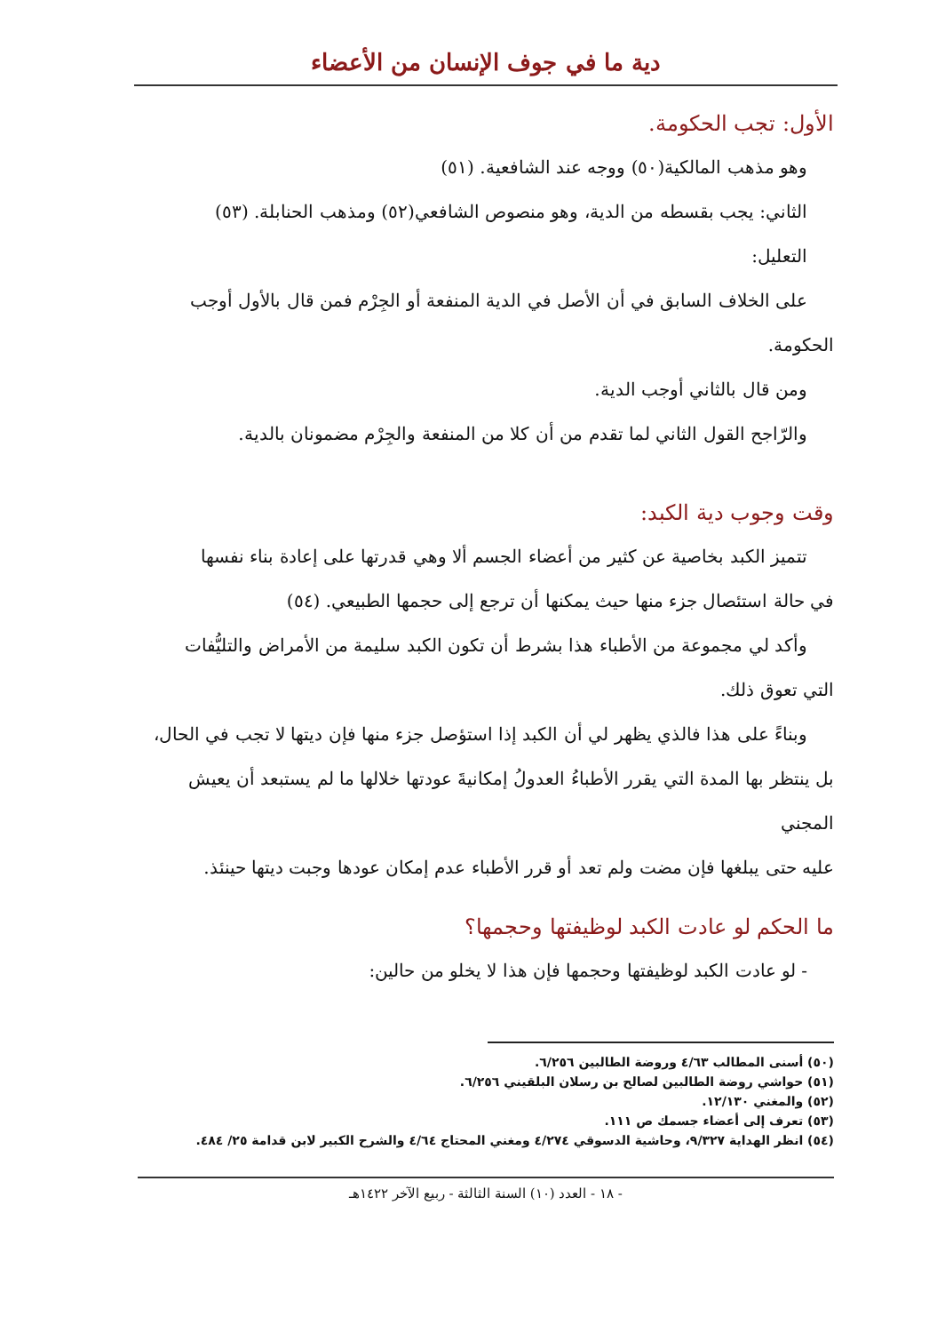دية ما في جوف الإنسان من الأعضاء
الأول: تجب الحكومة.
وهو مذهب المالكية(٥٠) ووجه عند الشافعية. (٥١)
الثاني: يجب بقسطه من الدية، وهو منصوص الشافعي(٥٢) ومذهب الحنابلة. (٥٣)
التعليل:
على الخلاف السابق في أن الأصل في الدية المنفعة أو الجِرْم فمن قال بالأول أوجب
الحكومة.
ومن قال بالثاني أوجب الدية.
والرّاجح القول الثاني لما تقدم من أن كلا من المنفعة والجِرْم مضمونان بالدية.
وقت وجوب دية الكبد:
تتميز الكبد بخاصية عن كثير من أعضاء الجسم ألا وهي قدرتها على إعادة بناء نفسها
في حالة استئصال جزء منها حيث يمكنها أن ترجع إلى حجمها الطبيعي. (٥٤)
وأكد لي مجموعة من الأطباء هذا بشرط أن تكون الكبد سليمة من الأمراض والتليُّفات
التي تعوق ذلك.
وبناءً على هذا فالذي يظهر لي أن الكبد إذا استؤصل جزء منها فإن ديتها لا تجب في الحال،
بل ينتظر بها المدة التي يقرر الأطباءُ العدولُ إمكانيةَ عودتها خلالها ما لم يستبعد أن يعيش المجني
عليه حتى يبلغها فإن مضت ولم تعد أو قرر الأطباء عدم إمكان عودها وجبت ديتها حينئذ.
ما الحكم لو عادت الكبد لوظيفتها وحجمها؟
- لو عادت الكبد لوظيفتها وحجمها فإن هذا لا يخلو من حالين:
(٥٠) أسنى المطالب ٤/٦٣ وروضة الطالبين ٦/٢٥٦.
(٥١) حواشي روضة الطالبين لصالح بن رسلان البلقيني ٦/٢٥٦.
(٥٢) والمغني ١٢/١٣٠.
(٥٣) تعرف إلى أعضاء جسمك ص ١١١.
(٥٤) انظر الهداية ٩/٣٢٧، وحاشية الدسوقي ٤/٢٧٤ ومغني المحتاج ٤/٦٤ والشرح الكبير لابن قدامة ٢٥/ ٤٨٤.
- ١٨ - العدد (١٠) السنة الثالثة - ربيع الآخر ١٤٢٢هـ